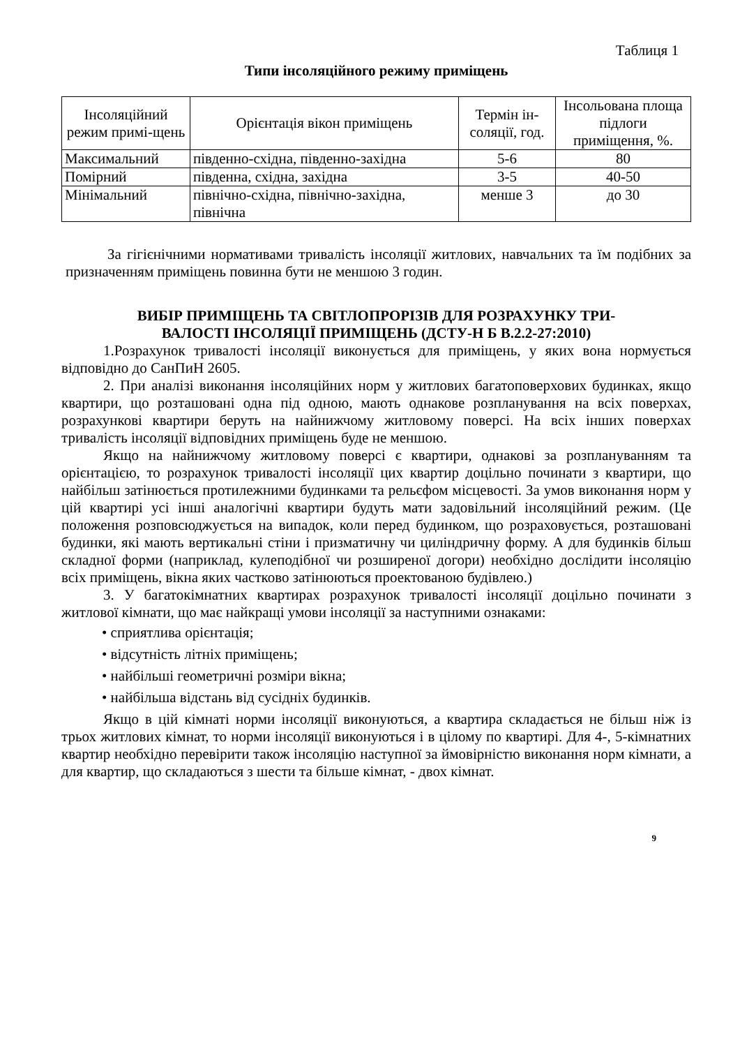Таблиця 1
Типи інсоляційного режиму приміщень
| Інсоляційний режим примі-щень | Орієнтація вікон приміщень | Термін ін-соляції, год. | Інсольована площа підлоги приміщення, %. |
| --- | --- | --- | --- |
| Максимальний | південно-східна, південно-західна | 5-6 | 80 |
| Помірний | південна, східна, західна | 3-5 | 40-50 |
| Мінімальний | північно-східна, північно-західна, північна | менше 3 | до 30 |
За гігієнічними нормативами тривалість інсоляції житлових, навчальних та їм подібних за призначенням приміщень повинна бути не меншою 3 годин.
ВИБІР ПРИМІЩЕНЬ ТА СВІТЛОПРОРІЗІВ ДЛЯ РОЗРАХУНКУ ТРИ-
ВАЛОСТІ ІНСОЛЯЦІЇ ПРИМІЩЕНЬ (ДСТУ-Н Б В.2.2-27:2010)
1.Розрахунок тривалості інсоляції виконується для приміщень, у яких вона нормується відповідно до СанПиН 2605.
2. При аналізі виконання інсоляційних норм у житлових багатоповерхових будинках, якщо квартири, що розташовані одна під одною, мають однакове розпланування на всіх поверхах, розрахункові квартири беруть на найнижчому житловому поверсі. На всіх інших поверхах тривалість інсоляції відповідних приміщень буде не меншою.
Якщо на найнижчому житловому поверсі є квартири, однакові за розплануванням та орієнтацією, то розрахунок тривалості інсоляції цих квартир доцільно починати з квартири, що найбільш затінюється протилежними будинками та рельєфом місцевості. За умов виконання норм у цій квартирі усі інші аналогічні квартири будуть мати задовільний інсоляційний режим. (Це положення розповсюджується на випадок, коли перед будинком, що розраховується, розташовані будинки, які мають вертикальні стіни і призматичну чи циліндричну форму. А для будинків більш складної форми (наприклад, кулеподібної чи розширеної догори) необхідно дослідити інсоляцію всіх приміщень, вікна яких частково затінюються проектованою будівлею.)
3. У багатокімнатних квартирах розрахунок тривалості інсоляції доцільно починати з житлової кімнати, що має найкращі умови інсоляції за наступними ознаками:
• сприятлива орієнтація;
• відсутність літніх приміщень;
• найбільші геометричні розміри вікна;
• найбільша відстань від сусідніх будинків.
Якщо в цій кімнаті норми інсоляції виконуються, а квартира складається не більш ніж із трьох житлових кімнат, то норми інсоляції виконуються і в цілому по квартирі. Для 4-, 5-кімнатних квартир необхідно перевірити також інсоляцію наступної за ймовірністю виконання норм кімнати, а для квартир, що складаються з шести та більше кімнат, - двох кімнат.
9